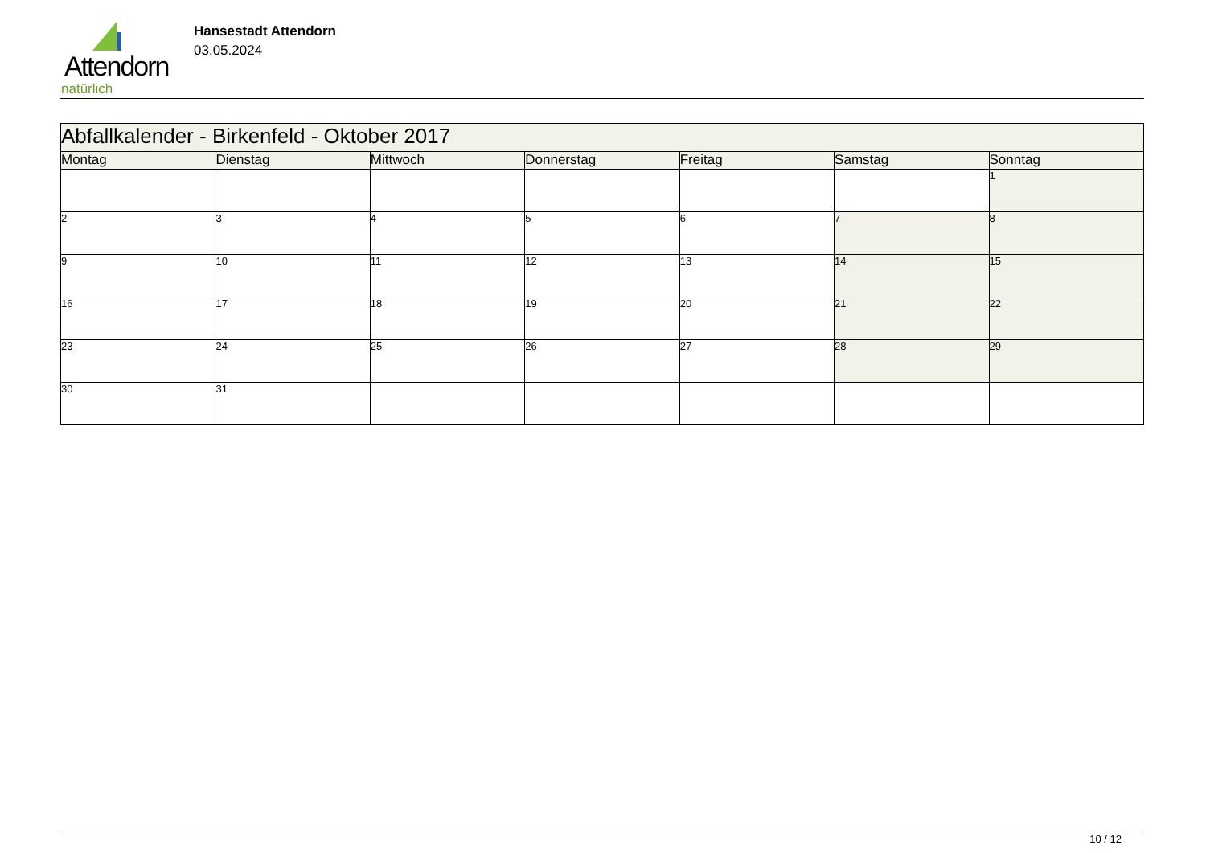Attendorn
natürlich
Hansestadt Attendorn
03.05.2024
| Abfallkalender - Birkenfeld - Oktober 2017 | | | | | | |
| Montag | Dienstag | Mittwoch | Donnerstag | Freitag | Samstag | Sonntag |
| | | | | | | 1 |
| 2 | 3 | 4 | 5 | 6 | 7 | 8 |
| 9 | 10 | 11 | 12 | 13 | 14 | 15 |
| 16 | 17 | 18 | 19 | 20 | 21 | 22 |
| 23 | 24 | 25 | 26 | 27 | 28 | 29 |
| 30 | 31 | | | | | |
10 / 12